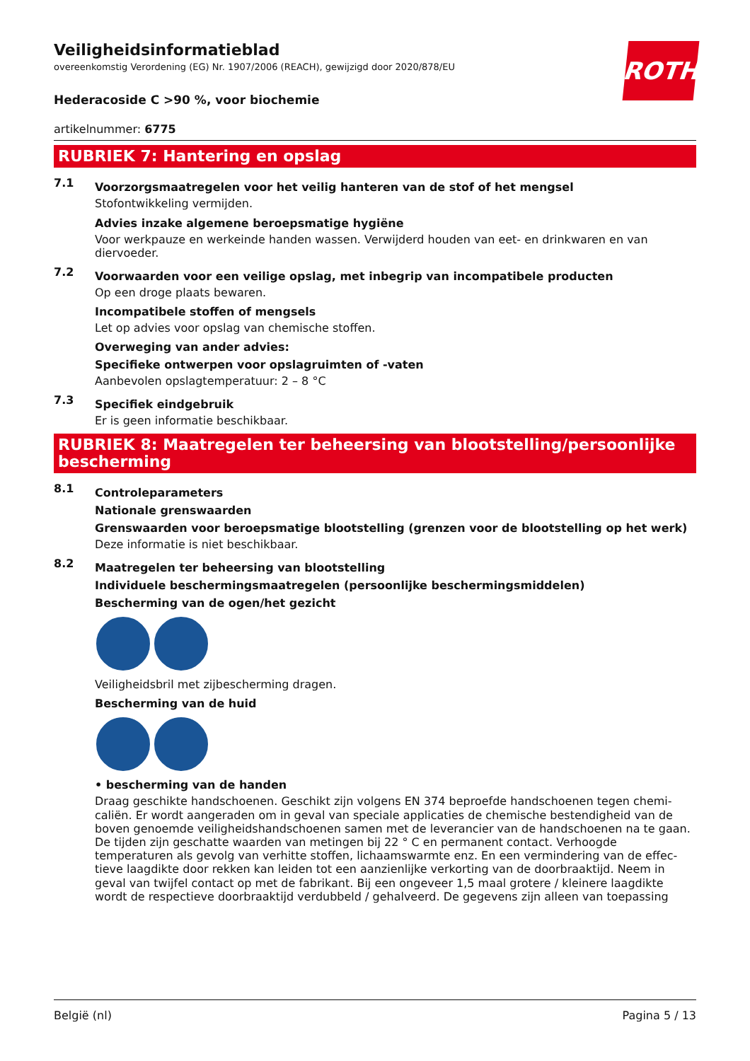ROTH
Veiligheidsinformatieblad
overeenkomstig Verordening (EG) Nr. 1907/2006 (REACH), gewijzigd door 2020/878/EU
Hederacoside C >90 %, voor biochemie
artikelnummer: 6775
RUBRIEK 7: Hantering en opslag
7.1
Voorzorgsmaatregelen voor het veilig hanteren van de stof of het mengsel
Stofontwikkeling vermijden.
Advies inzake algemene beroepsmatige hygiëne
Voor werkpauze en werkeinde handen wassen. Verwijderd houden van eet- en drinkwaren en van diervoeder.
7.2
Voorwaarden voor een veilige opslag, met inbegrip van incompatibele producten
Op een droge plaats bewaren.
Incompatibele stoffen of mengsels
Let op advies voor opslag van chemische stoffen.
Overweging van ander advies:
Specifieke ontwerpen voor opslagruimten of -vaten
Aanbevolen opslagtemperatuur: 2 – 8 °C
7.3
Specifiek eindgebruik
Er is geen informatie beschikbaar.
RUBRIEK 8: Maatregelen ter beheersing van blootstelling/persoonlijke bescherming
8.1
Controleparameters
Nationale grenswaarden
Grenswaarden voor beroepsmatige blootstelling (grenzen voor de blootstelling op het werk)
Deze informatie is niet beschikbaar.
8.2
Maatregelen ter beheersing van blootstelling
Individuele beschermingsmaatregelen (persoonlijke beschermingsmiddelen)
Bescherming van de ogen/het gezicht
Veiligheidsbril met zijbescherming dragen.
Bescherming van de huid
• bescherming van de handen
Draag geschikte handschoenen. Geschikt zijn volgens EN 374 beproefde handschoenen tegen chemi-caliën. Er wordt aangeraden om in geval van speciale applicaties de chemische bestendigheid van de boven genoemde veiligheidshandschoenen samen met de leverancier van de handschoenen na te gaan. De tijden zijn geschatte waarden van metingen bij 22 ° C en permanent contact. Verhoogde temperaturen als gevolg van verhitte stoffen, lichaamswarmte enz. En een vermindering van de effec-tieve laagdikte door rekken kan leiden tot een aanzienlijke verkorting van de doorbraaktijd. Neem in geval van twijfel contact op met de fabrikant. Bij een ongeveer 1,5 maal grotere / kleinere laagdikte wordt de respectieve doorbraaktijd verdubbeld / gehalveerd. De gegevens zijn alleen van toepassing
België (nl) Pagina 5 / 13